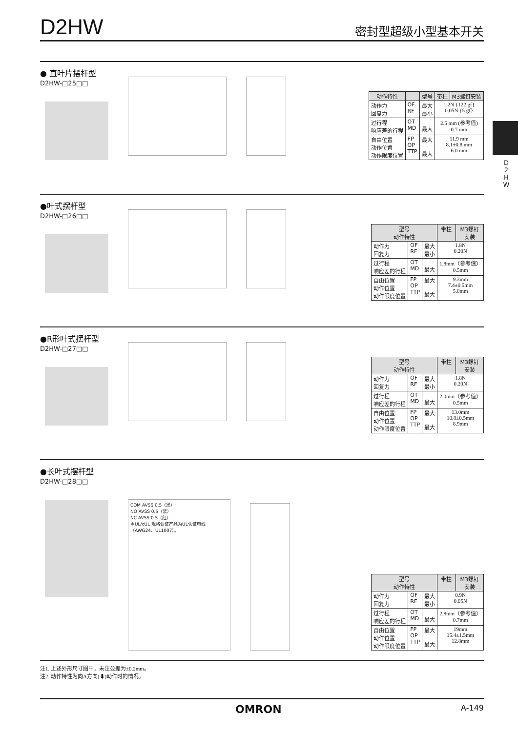D
2
H
W
D2HW
密封型超级小型基本开关
● 直叶片摆杆型
D2HW-□25□□
| 动作特性 | | 型号 | 带柱 | M3螺钉安装 |
| --- | --- | --- | --- | --- |
| 动作力 回复力 | OF RF | 最大 最小 | 1.2N {122 gf} 0.05N {5 gf} | |
| 过行程 响应差的行程 | OT MD | 最大 | 2.5 mm (参考值) 0.7 mm | |
| 自由位置 动作位置 动作限度位置 | FP OP TTP | 最大 最大 | 11.9 mm 8.1±0.8 mm 6.0 mm | |
●叶式摆杆型
D2HW-□26□□
| 型号 动作特性 | | | 带柱 | M3螺钉 安装 |
| --- | --- | --- | --- | --- |
| 动作力 回复力 | OF RF | 最大 最小 | 1.8N 0.20N | |
| 过行程 响应差的行程 | OT MD | 最大 | 1.8mm（参考值） 0.5mm | |
| 自由位置 动作位置 动作限度位置 | FP OP TTP | 最大 最大 | 9.3mm 7.4±0.5mm 5.8mm | |
●R形叶式摆杆型
D2HW-□27□□
| 型号 动作特性 | | | 带柱 | M3螺钉 安装 |
| --- | --- | --- | --- | --- |
| 动作力 回复力 | OF RF | 最大 最小 | 1.8N 0.20N | |
| 过行程 响应差的行程 | OT MD | 最大 | 2.0mm（参考值） 0.5mm | |
| 自由位置 动作位置 动作限度位置 | FP OP TTP | 最大 最大 | 13.0mm 10.8±0.5mm 8.9mm | |
●长叶式摆杆型
D2HW-□28□□
COM AVSS 0.5（黑）
NO AVSS 0.5（蓝）
NC AVSS 0.5（红）
＊UL/cUL 规格认证产品为UL认证电线（AWG24、UL1007）。
| 型号 动作特性 | | | 带柱 | M3螺钉 安装 |
| --- | --- | --- | --- | --- |
| 动作力 回复力 | OF RF | 最大 最小 | 0.9N 0.05N | |
| 过行程 响应差的行程 | OT MD | 最大 | 2.8mm（参考值） 0.7mm | |
| 自由位置 动作位置 动作限度位置 | FP OP TTP | 最大 最大 | 19mm 15.4±1.5mm 12.8mm | |
注1. 上述外形尺寸图中，未注公差为±0.2mm。
注2. 动作特性为向A方向(⬇)动作时的情况。
OMRON A-149